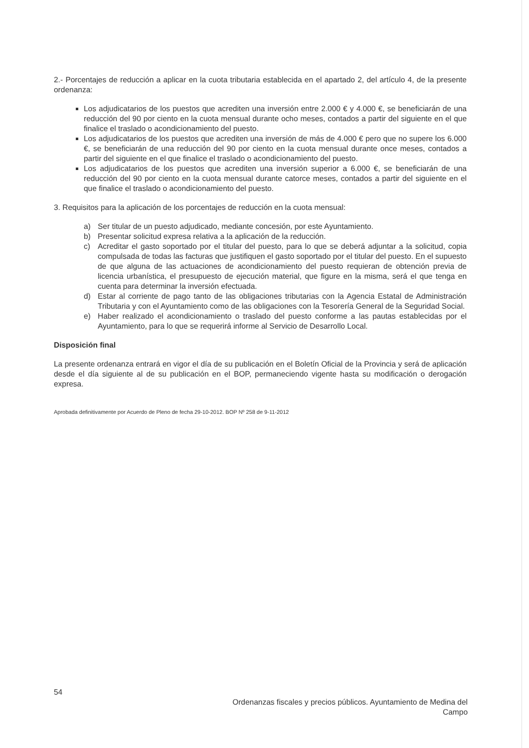2.- Porcentajes de reducción a aplicar en la cuota tributaria establecida en el apartado 2, del artículo 4, de la presente ordenanza:
Los adjudicatarios de los puestos que acrediten una inversión entre 2.000 € y 4.000 €, se beneficiarán de una reducción del 90 por ciento en la cuota mensual durante ocho meses, contados a partir del siguiente en el que finalice el traslado o acondicionamiento del puesto.
Los adjudicatarios de los puestos que acrediten una inversión de más de 4.000 € pero que no supere los 6.000 €, se beneficiarán de una reducción del 90 por ciento en la cuota mensual durante once meses, contados a partir del siguiente en el que finalice el traslado o acondicionamiento del puesto.
Los adjudicatarios de los puestos que acrediten una inversión superior a 6.000 €, se beneficiarán de una reducción del 90 por ciento en la cuota mensual durante catorce meses, contados a partir del siguiente en el que finalice el traslado o acondicionamiento del puesto.
3. Requisitos para la aplicación de los porcentajes de reducción en la cuota mensual:
| a) | Ser titular de un puesto adjudicado, mediante concesión, por este Ayuntamiento. |
| b) | Presentar solicitud expresa relativa a la aplicación de la reducción. |
| c) | Acreditar el gasto soportado por el titular del puesto, para lo que se deberá adjuntar a la solicitud, copia compulsada de todas las facturas que justifiquen el gasto soportado por el titular del puesto. En el supuesto de que alguna de las actuaciones de acondicionamiento del puesto requieran de obtención previa de licencia urbanística, el presupuesto de ejecución material, que figure en la misma, será el que tenga en cuenta para determinar la inversión efectuada. |
| d) | Estar al corriente de pago tanto de las obligaciones tributarias con la Agencia Estatal de Administración Tributaria y con el Ayuntamiento como de las obligaciones con la Tesorería General de la Seguridad Social. |
| e) | Haber realizado el acondicionamiento o traslado del puesto conforme a las pautas establecidas por el Ayuntamiento, para lo que se requerirá informe al Servicio de Desarrollo Local. |
Disposición final
La presente ordenanza entrará en vigor el día de su publicación en el Boletín Oficial de la Provincia y será de aplicación desde el día siguiente al de su publicación en el BOP, permaneciendo vigente hasta su modificación o derogación expresa.
Aprobada definitivamente por Acuerdo de Pleno de fecha 29-10-2012. BOP Nº 258 de 9-11-2012
54
Ordenanzas fiscales y precios públicos. Ayuntamiento de Medina del Campo